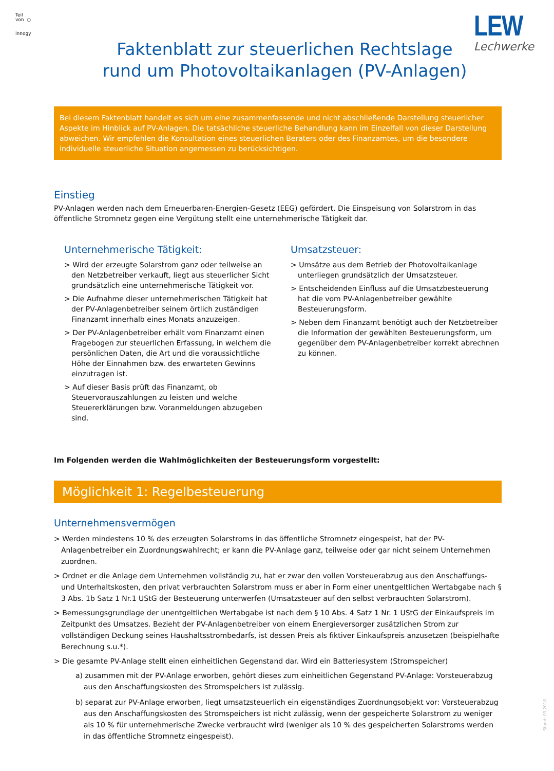Teil
von ○
innogy
LEW
Lechwerke
Faktenblatt zur steuerlichen Rechtslage
rund um Photovoltaikanlagen (PV-Anlagen)
Bei diesem Faktenblatt handelt es sich um eine zusammenfassende und nicht abschließende Darstellung steuerlicher Aspekte im Hinblick auf PV-Anlagen. Die tatsächliche steuerliche Behandlung kann im Einzelfall von dieser Darstellung abweichen. Wir empfehlen die Konsultation eines steuerlichen Beraters oder des Finanzamtes, um die besondere individuelle steuerliche Situation angemessen zu berücksichtigen.
Einstieg
PV-Anlagen werden nach dem Erneuerbaren-Energien-Gesetz (EEG) gefördert. Die Einspeisung von Solarstrom in das öffentliche Stromnetz gegen eine Vergütung stellt eine unternehmerische Tätigkeit dar.
Unternehmerische Tätigkeit:
> Wird der erzeugte Solarstrom ganz oder teilweise an den Netzbetreiber verkauft, liegt aus steuerlicher Sicht grundsätzlich eine unternehmerische Tätigkeit vor.
> Die Aufnahme dieser unternehmerischen Tätigkeit hat der PV-Anlagenbetreiber seinem örtlich zuständigen Finanzamt innerhalb eines Monats anzuzeigen.
> Der PV-Anlagenbetreiber erhält vom Finanzamt einen Fragebogen zur steuerlichen Erfassung, in welchem die persönlichen Daten, die Art und die voraussichtliche Höhe der Einnahmen bzw. des erwarteten Gewinns einzutragen ist.
> Auf dieser Basis prüft das Finanzamt, ob Steuervorauszahlungen zu leisten und welche Steuererklärungen bzw. Voranmeldungen abzugeben sind.
Umsatzsteuer:
> Umsätze aus dem Betrieb der Photovoltaikanlage unterliegen grundsätzlich der Umsatzsteuer.
> Entscheidenden Einfluss auf die Umsatzbesteuerung hat die vom PV-Anlagenbetreiber gewählte Besteuerungsform.
> Neben dem Finanzamt benötigt auch der Netzbetreiber die Information der gewählten Besteuerungsform, um gegenüber dem PV-Anlagenbetreiber korrekt abrechnen zu können.
Im Folgenden werden die Wahlmöglichkeiten der Besteuerungsform vorgestellt:
Möglichkeit 1: Regelbesteuerung
Unternehmensvermögen
> Werden mindestens 10 % des erzeugten Solarstroms in das öffentliche Stromnetz eingespeist, hat der PV-Anlagenbetreiber ein Zuordnungswahlrecht; er kann die PV-Anlage ganz, teilweise oder gar nicht seinem Unternehmen zuordnen.
> Ordnet er die Anlage dem Unternehmen vollständig zu, hat er zwar den vollen Vorsteuerabzug aus den Anschaffungs- und Unterhaltskosten, den privat verbrauchten Solarstrom muss er aber in Form einer unentgeltlichen Wertabgabe nach § 3 Abs. 1b Satz 1 Nr.1 UStG der Besteuerung unterwerfen (Umsatzsteuer auf den selbst verbrauchten Solarstrom).
> Bemessungsgrundlage der unentgeltlichen Wertabgabe ist nach dem § 10 Abs. 4 Satz 1 Nr. 1 UStG der Einkaufspreis im Zeitpunkt des Umsatzes. Bezieht der PV-Anlagenbetreiber von einem Energieversorger zusätzlichen Strom zur vollständigen Deckung seines Haushaltsstrombedarfs, ist dessen Preis als fiktiver Einkaufspreis anzusetzen (beispielhafte Berechnung s.u.*).
> Die gesamte PV-Anlage stellt einen einheitlichen Gegenstand dar. Wird ein Batteriesystem (Stromspeicher)
a) zusammen mit der PV-Anlage erworben, gehört dieses zum einheitlichen Gegenstand PV-Anlage: Vorsteuerabzug aus den Anschaffungskosten des Stromspeichers ist zulässig.
b) separat zur PV-Anlage erworben, liegt umsatzsteuerlich ein eigenständiges Zuordnungsobjekt vor: Vorsteuerabzug aus den Anschaffungskosten des Stromspeichers ist nicht zulässig, wenn der gespeicherte Solarstrom zu weniger als 10 % für unternehmerische Zwecke verbraucht wird (weniger als 10 % des gespeicherten Solarstroms werden in das öffentliche Stromnetz eingespeist).
Stand: 03.2018